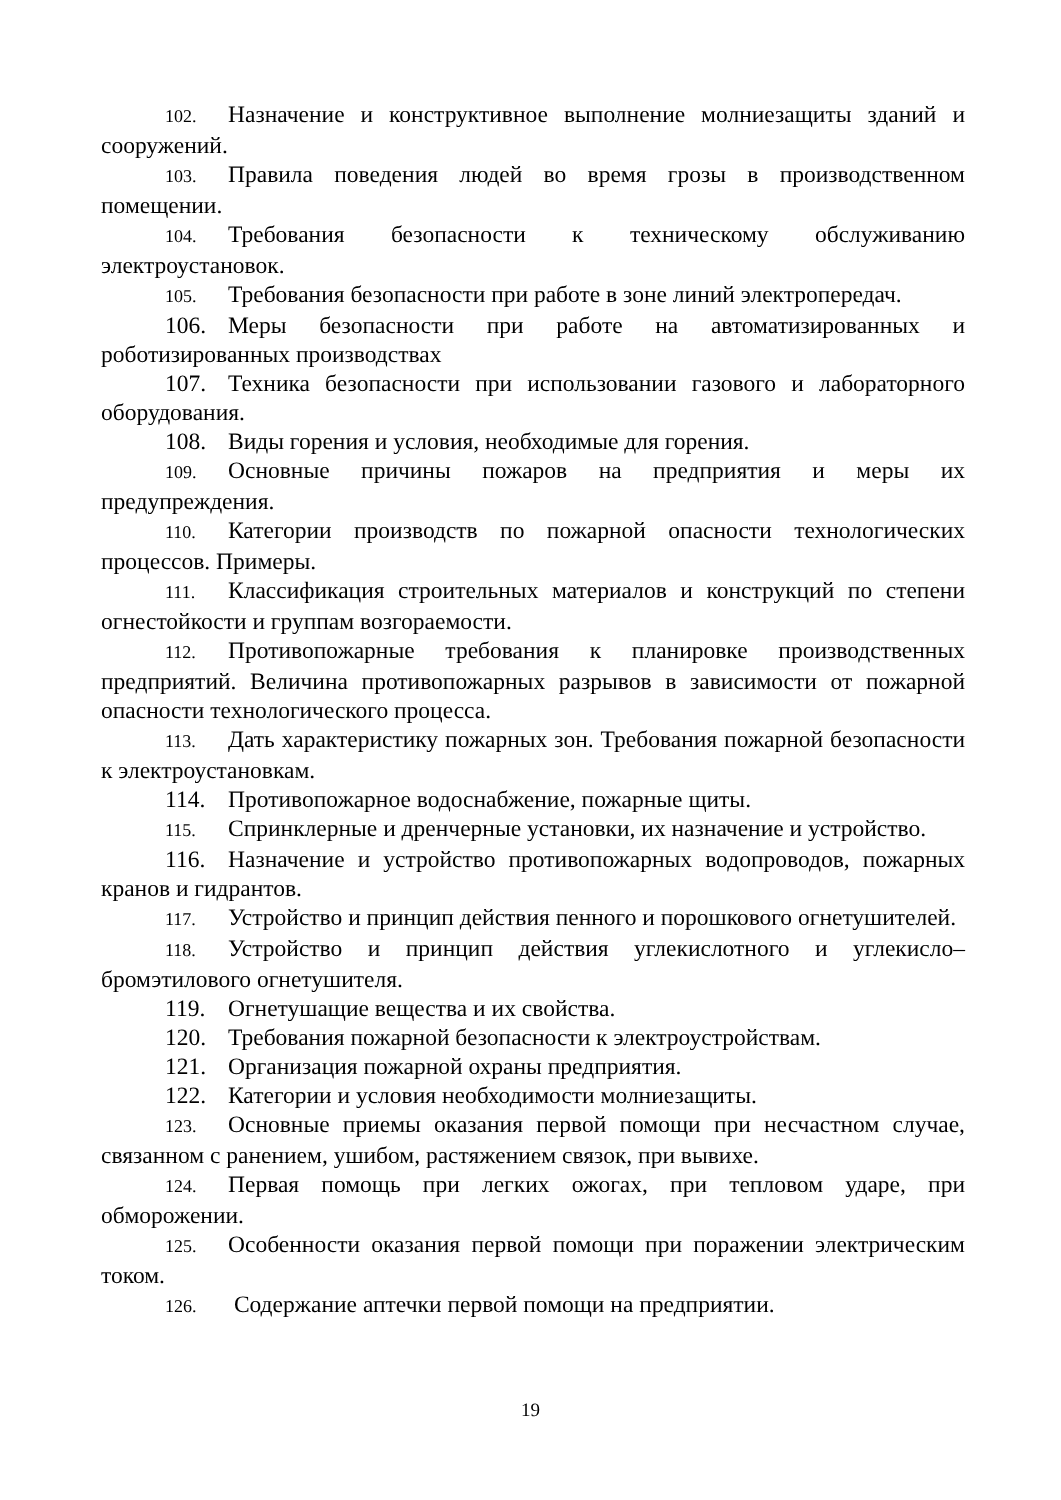102. Назначение и конструктивное выполнение молниезащиты зданий и сооружений.
103. Правила поведения людей во время грозы в производственном помещении.
104. Требования безопасности к техническому обслуживанию электроустановок.
105. Требования безопасности при работе в зоне линий электропередач.
106. Меры безопасности при работе на автоматизированных и роботизированных производствах
107. Техника безопасности при использовании газового и лабораторного оборудования.
108. Виды горения и условия, необходимые для горения.
109. Основные причины пожаров на предприятия и меры их предупреждения.
110. Категории производств по пожарной опасности технологических процессов. Примеры.
111. Классификация строительных материалов и конструкций по степени огнестойкости и группам возгораемости.
112. Противопожарные требования к планировке производственных предприятий. Величина противопожарных разрывов в зависимости от пожарной опасности технологического процесса.
113. Дать характеристику пожарных зон. Требования пожарной безопасности к электроустановкам.
114. Противопожарное водоснабжение, пожарные щиты.
115. Спринклерные и дренчерные установки, их назначение и устройство.
116. Назначение и устройство противопожарных водопроводов, пожарных кранов и гидрантов.
117. Устройство и принцип действия пенного и порошкового огнетушителей.
118. Устройство и принцип действия углекислотного и углекисло–бромэтилового огнетушителя.
119. Огнетушащие вещества и их свойства.
120. Требования пожарной безопасности к электроустройствам.
121. Организация пожарной охраны предприятия.
122. Категории и условия необходимости молниезащиты.
123. Основные приемы оказания первой помощи при несчастном случае, связанном с ранением, ушибом, растяжением связок, при вывихе.
124. Первая помощь при легких ожогах, при тепловом ударе, при обморожении.
125. Особенности оказания первой помощи при поражении электрическим током.
126. Содержание аптечки первой помощи на предприятии.
19